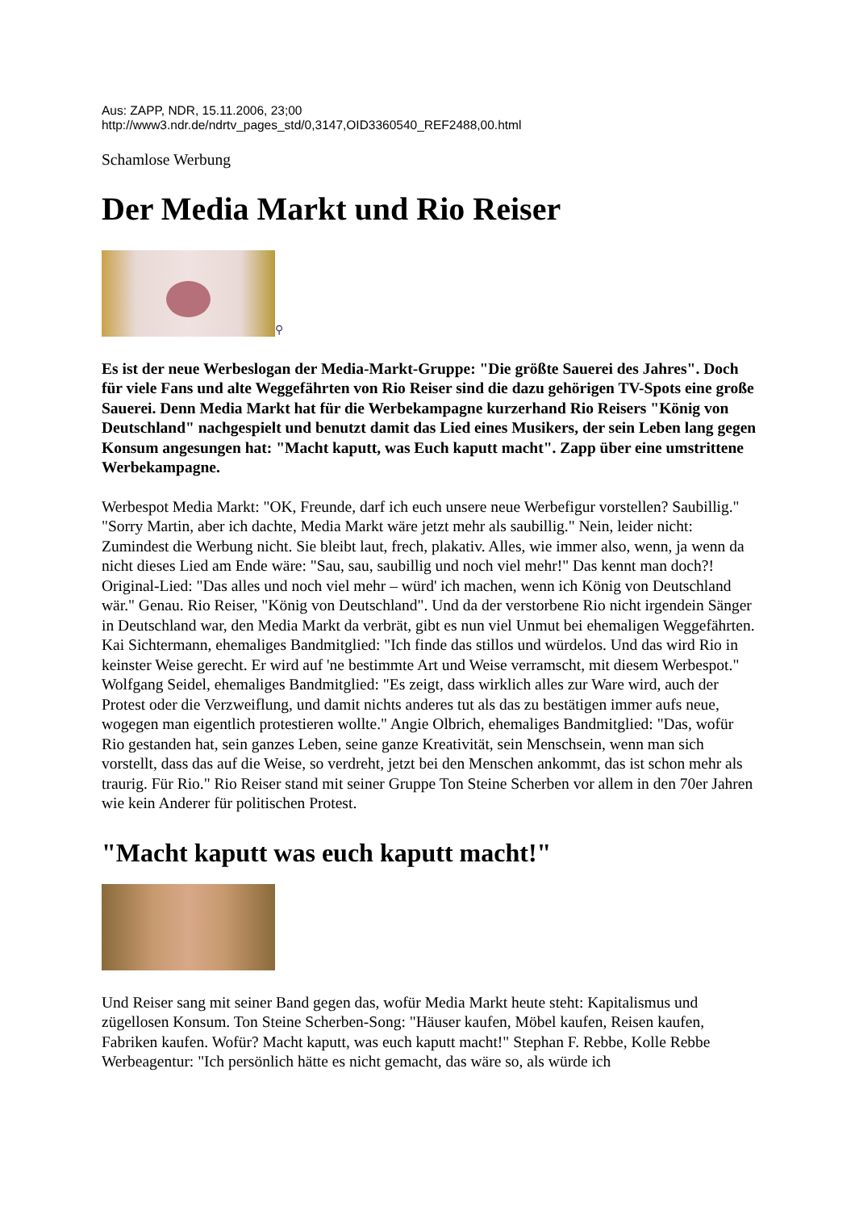Aus: ZAPP, NDR, 15.11.2006, 23;00
http://www3.ndr.de/ndrtv_pages_std/0,3147,OID3360540_REF2488,00.html
Schamlose Werbung
Der Media Markt und Rio Reiser
⚲
Es ist der neue Werbeslogan der Media-Markt-Gruppe: "Die größte Sauerei des Jahres". Doch für viele Fans und alte Weggefährten von Rio Reiser sind die dazu gehörigen TV-Spots eine große Sauerei. Denn Media Markt hat für die Werbekampagne kurzerhand Rio Reisers "König von Deutschland" nachgespielt und benutzt damit das Lied eines Musikers, der sein Leben lang gegen Konsum angesungen hat: "Macht kaputt, was Euch kaputt macht". Zapp über eine umstrittene Werbekampagne.
Werbespot Media Markt: "OK, Freunde, darf ich euch unsere neue Werbefigur vorstellen? Saubillig." "Sorry Martin, aber ich dachte, Media Markt wäre jetzt mehr als saubillig." Nein, leider nicht: Zumindest die Werbung nicht. Sie bleibt laut, frech, plakativ. Alles, wie immer also, wenn, ja wenn da nicht dieses Lied am Ende wäre: "Sau, sau, saubillig und noch viel mehr!" Das kennt man doch?! Original-Lied: "Das alles und noch viel mehr – würd' ich machen, wenn ich König von Deutschland wär." Genau. Rio Reiser, "König von Deutschland". Und da der verstorbene Rio nicht irgendein Sänger in Deutschland war, den Media Markt da verbrät, gibt es nun viel Unmut bei ehemaligen Weggefährten. Kai Sichtermann, ehemaliges Bandmitglied: "Ich finde das stillos und würdelos. Und das wird Rio in keinster Weise gerecht. Er wird auf 'ne bestimmte Art und Weise verramscht, mit diesem Werbespot." Wolfgang Seidel, ehemaliges Bandmitglied: "Es zeigt, dass wirklich alles zur Ware wird, auch der Protest oder die Verzweiflung, und damit nichts anderes tut als das zu bestätigen immer aufs neue, wogegen man eigentlich protestieren wollte." Angie Olbrich, ehemaliges Bandmitglied: "Das, wofür Rio gestanden hat, sein ganzes Leben, seine ganze Kreativität, sein Menschsein, wenn man sich vorstellt, dass das auf die Weise, so verdreht, jetzt bei den Menschen ankommt, das ist schon mehr als traurig. Für Rio." Rio Reiser stand mit seiner Gruppe Ton Steine Scherben vor allem in den 70er Jahren wie kein Anderer für politischen Protest.
"Macht kaputt was euch kaputt macht!"
Und Reiser sang mit seiner Band gegen das, wofür Media Markt heute steht: Kapitalismus und zügellosen Konsum. Ton Steine Scherben-Song: "Häuser kaufen, Möbel kaufen, Reisen kaufen, Fabriken kaufen. Wofür? Macht kaputt, was euch kaputt macht!" Stephan F. Rebbe, Kolle Rebbe Werbeagentur: "Ich persönlich hätte es nicht gemacht, das wäre so, als würde ich